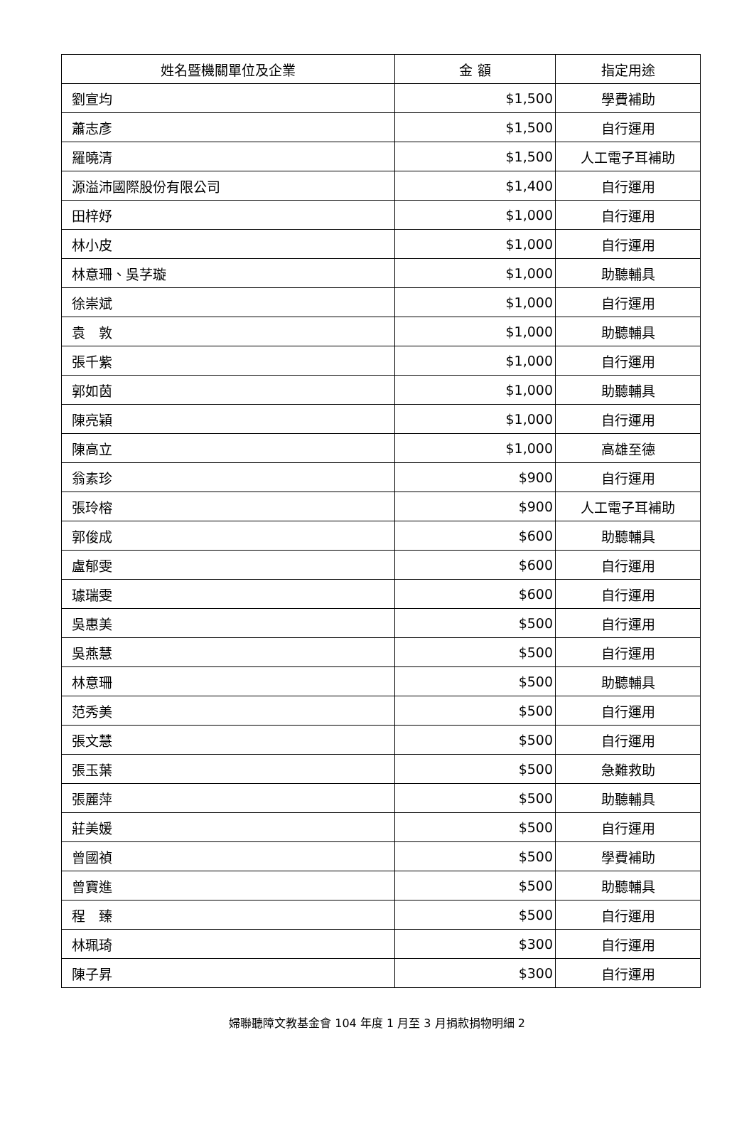| 姓名暨機關單位及企業 | 金 額 | 指定用途 |
| --- | --- | --- |
| 劉宣均 | $1,500 | 學費補助 |
| 蕭志彥 | $1,500 | 自行運用 |
| 羅曉清 | $1,500 | 人工電子耳補助 |
| 源溢沛國際股份有限公司 | $1,400 | 自行運用 |
| 田梓妤 | $1,000 | 自行運用 |
| 林小皮 | $1,000 | 自行運用 |
| 林意珊、吳芓璇 | $1,000 | 助聽輔具 |
| 徐崇斌 | $1,000 | 自行運用 |
| 袁 敦 | $1,000 | 助聽輔具 |
| 張千紫 | $1,000 | 自行運用 |
| 郭如茵 | $1,000 | 助聽輔具 |
| 陳亮穎 | $1,000 | 自行運用 |
| 陳高立 | $1,000 | 高雄至德 |
| 翁素珍 | $900 | 自行運用 |
| 張玲榕 | $900 | 人工電子耳補助 |
| 郭俊成 | $600 | 助聽輔具 |
| 盧郁雯 | $600 | 自行運用 |
| 璩瑞雯 | $600 | 自行運用 |
| 吳惠美 | $500 | 自行運用 |
| 吳燕慧 | $500 | 自行運用 |
| 林意珊 | $500 | 助聽輔具 |
| 范秀美 | $500 | 自行運用 |
| 張文慧 | $500 | 自行運用 |
| 張玉葉 | $500 | 急難救助 |
| 張麗萍 | $500 | 助聽輔具 |
| 莊美媛 | $500 | 自行運用 |
| 曾國禎 | $500 | 學費補助 |
| 曾寶進 | $500 | 助聽輔具 |
| 程 臻 | $500 | 自行運用 |
| 林珮琦 | $300 | 自行運用 |
| 陳子昇 | $300 | 自行運用 |
婦聯聽障文教基金會 104 年度 1 月至 3 月捐款捐物明細 2